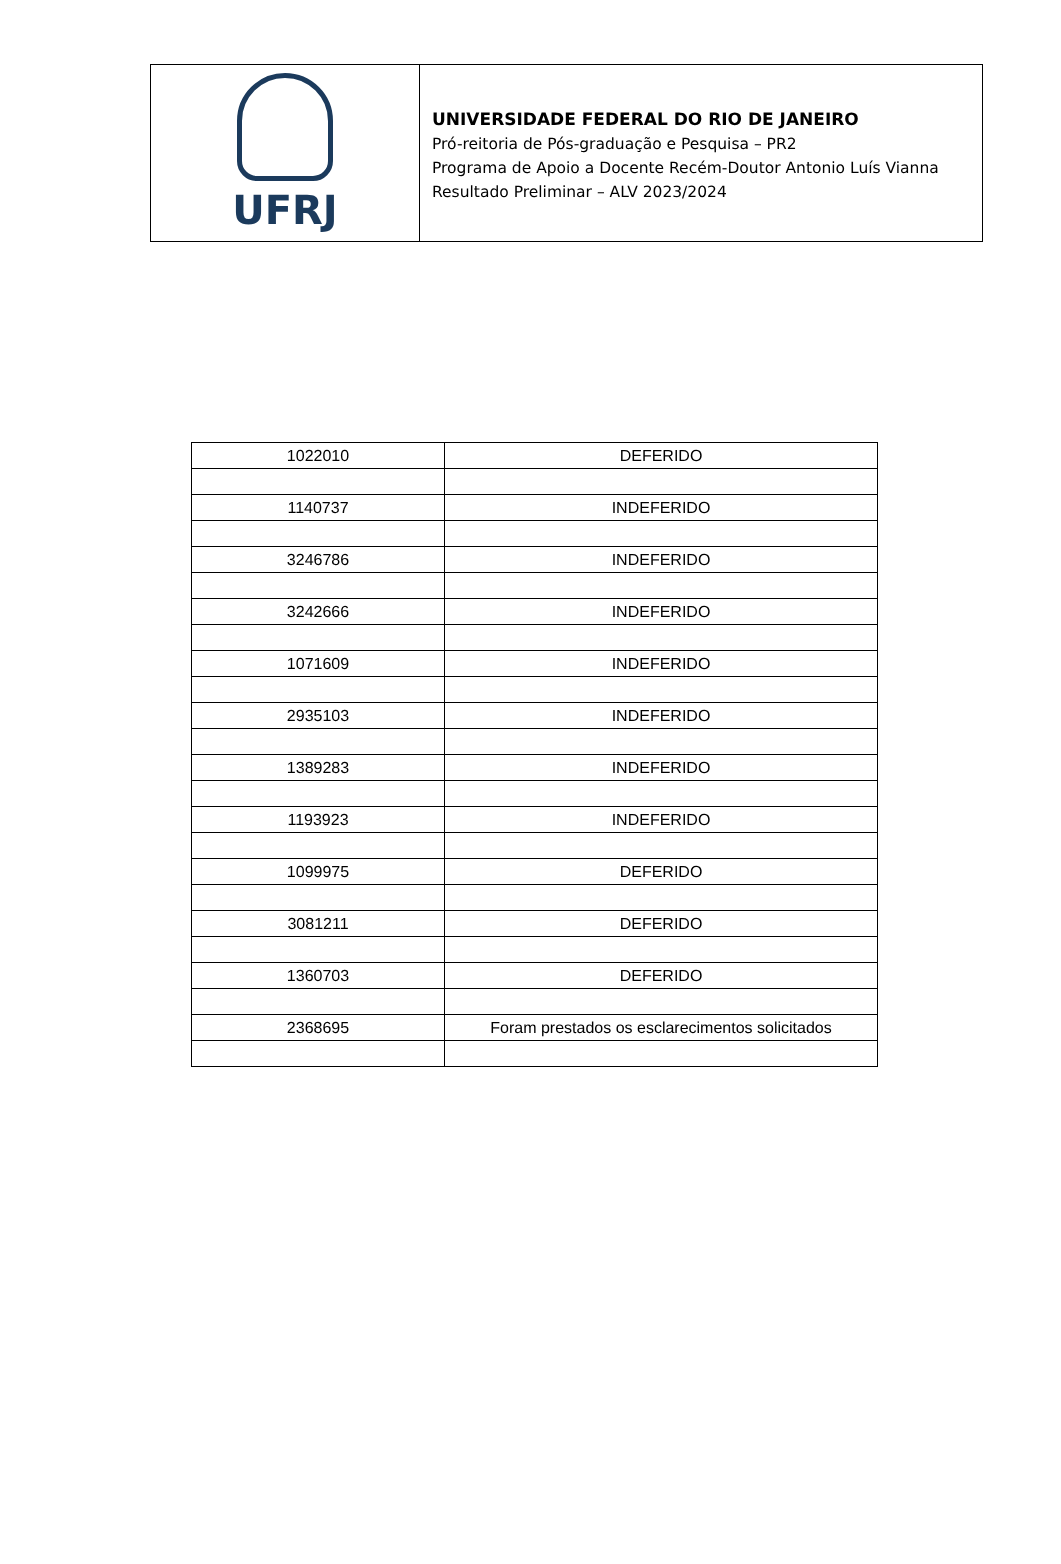UFRJ
UNIVERSIDADE FEDERAL DO RIO DE JANEIRO
Pró-reitoria de Pós-graduação e Pesquisa – PR2
Programa de Apoio a Docente Recém-Doutor Antonio Luís Vianna
Resultado Preliminar – ALV 2023/2024
| 1022010 | DEFERIDO |
| 1140737 | INDEFERIDO |
| 3246786 | INDEFERIDO |
| 3242666 | INDEFERIDO |
| 1071609 | INDEFERIDO |
| 2935103 | INDEFERIDO |
| 1389283 | INDEFERIDO |
| 1193923 | INDEFERIDO |
| 1099975 | DEFERIDO |
| 3081211 | DEFERIDO |
| 1360703 | DEFERIDO |
| 2368695 | Foram prestados os esclarecimentos solicitados |